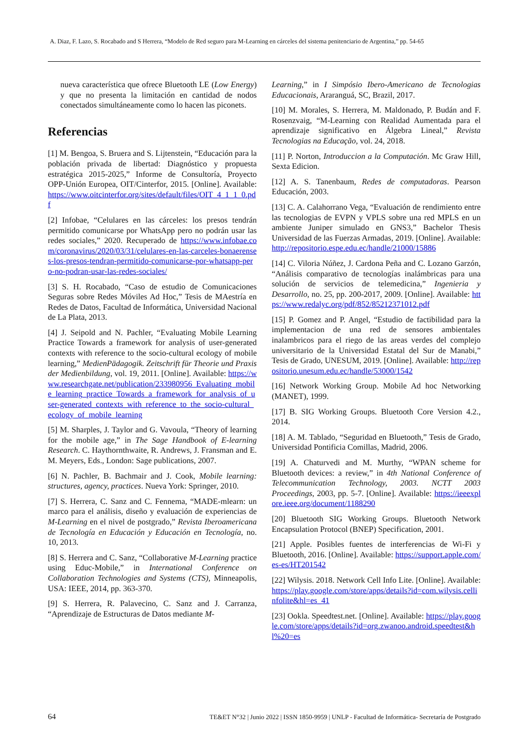A. Diaz, F. Lazo, S. Rocabado and S Herrera, “Modelo de Red seguro para M-Learning en cárceles del sistema penitenciario de Argentina,” pp. 54-65
nueva característica que ofrece Bluetooth LE (Low Energy) y que no presenta la limitación en cantidad de nodos conectados simultáneamente como lo hacen las piconets.
Referencias
[1] M. Bengoa, S. Bruera and S. Lijtenstein, “Educación para la población privada de libertad: Diagnóstico y propuesta estratégica 2015-2025,” Informe de Consultoría, Proyecto OPP-Unión Europea, OIT/Cinterfor, 2015. [Online]. Available: https://www.oitcinterfor.org/sites/default/files/OIT_4_1_1_0.pdf
[2] Infobae, “Celulares en las cárceles: los presos tendrán permitido comunicarse por WhatsApp pero no podrán usar las redes sociales,” 2020. Recuperado de https://www.infobae.com/coronavirus/2020/03/31/celulares-en-las-carceles-bonaerenses-los-presos-tendran-permitido-comunicarse-por-whatsapp-pero-no-podran-usar-las-redes-sociales/
[3] S. H. Rocabado, “Caso de estudio de Comunicaciones Seguras sobre Redes Móviles Ad Hoc,” Tesis de MAestría en Redes de Datos, Facultad de Informática, Universidad Nacional de La Plata, 2013.
[4] J. Seipold and N. Pachler, “Evaluating Mobile Learning Practice Towards a framework for analysis of user-generated contexts with reference to the socio-cultural ecology of mobile learning,” MedienPädagogik. Zeitschrift für Theorie und Praxis der Medienbildung, vol. 19, 2011. [Online]. Available: https://www.researchgate.net/publication/233980956_Evaluating_mobile_learning_practice_Towards_a_framework_for_analysis_of_user-generated_contexts_with_reference_to_the_socio-cultural_ecology_of_mobile_learning
[5] M. Sharples, J. Taylor and G. Vavoula, “Theory of learning for the mobile age,” in The Sage Handbook of E-learning Research. C. Haythornthwaite, R. Andrews, J. Fransman and E. M. Meyers, Eds., London: Sage publications, 2007.
[6] N. Pachler, B. Bachmair and J. Cook, Mobile learning: structures, agency, practices. Nueva York: Springer, 2010.
[7] S. Herrera, C. Sanz and C. Fennema, “MADE-mlearn: un marco para el análisis, diseño y evaluación de experiencias de M-Learning en el nivel de postgrado,” Revista Iberoamericana de Tecnología en Educación y Educación en Tecnología, no. 10, 2013.
[8] S. Herrera and C. Sanz, “Collaborative M-Learning practice using Educ-Mobile,” in International Conference on Collaboration Technologies and Systems (CTS), Minneapolis, USA: IEEE, 2014, pp. 363-370.
[9] S. Herrera, R. Palavecino, C. Sanz and J. Carranza, “Aprendizaje de Estructuras de Datos mediante M-
Learning,” in I Simpósio Ibero-Americano de Tecnologias Educacionais, Araranguá, SC, Brazil, 2017.
[10] M. Morales, S. Herrera, M. Maldonado, P. Budán and F. Rosenzvaig, “M-Learning con Realidad Aumentada para el aprendizaje significativo en Álgebra Lineal,” Revista Tecnologias na Educação, vol. 24, 2018.
[11] P. Norton, Introduccion a la Computación. Mc Graw Hill, Sexta Edicion.
[12] A. S. Tanenbaum, Redes de computadoras. Pearson Educación, 2003.
[13] C. A. Calahorrano Vega, “Evaluación de rendimiento entre las tecnologias de EVPN y VPLS sobre una red MPLS en un ambiente Juniper simulado en GNS3,” Bachelor Thesis Universidad de las Fuerzas Armadas, 2019. [Online]. Available: http://repositorio.espe.edu.ec/handle/21000/15886
[14] C. Viloria Núñez, J. Cardona Peña and C. Lozano Garzón, “Análisis comparativo de tecnologías inalámbricas para una solución de servicios de telemedicina,” Ingenieria y Desarrollo, no. 25, pp. 200-2017, 2009. [Online]. Available: https://www.redalyc.org/pdf/852/85212371012.pdf
[15] P. Gomez and P. Angel, “Estudio de factibilidad para la implementacion de una red de sensores ambientales inalambricos para el riego de las areas verdes del complejo universitario de la Universidad Estatal del Sur de Manabi,” Tesis de Grado, UNESUM, 2019. [Online]. Available: http://repositorio.unesum.edu.ec/handle/53000/1542
[16] Network Working Group. Mobile Ad hoc Networking (MANET), 1999.
[17] B. SIG Working Groups. Bluetooth Core Version 4.2., 2014.
[18] A. M. Tablado, “Seguridad en Bluetooth,” Tesis de Grado, Universidad Pontificia Comillas, Madrid, 2006.
[19] A. Chaturvedi and M. Murthy, “WPAN scheme for Bluetooth devices: a review,” in 4th National Conference of Telecommunication Technology, 2003. NCTT 2003 Proceedings, 2003, pp. 5-7. [Online]. Available: https://ieeexplore.ieee.org/document/1188290
[20] Bluetooth SIG Working Groups. Bluetooth Network Encapsulation Protocol (BNEP) Specification, 2001.
[21] Apple. Posibles fuentes de interferencias de Wi-Fi y Bluetooth, 2016. [Online]. Available: https://support.apple.com/es-es/HT201542
[22] Wilysis. 2018. Network Cell Info Lite. [Online]. Available: https://play.google.com/store/apps/details?id=com.wilysis.cellinfolite&hl=es_41
[23] Ookla. Speedtest.net. [Online]. Available: https://play.google.com/store/apps/details?id=org.zwanoo.android.speedtest&hl%20=es
64 TE&ET N°32 | Junio 2022 | ISSN 1850-9959 | UNLP - Facultad de Informática- Secretaría de Postgrado